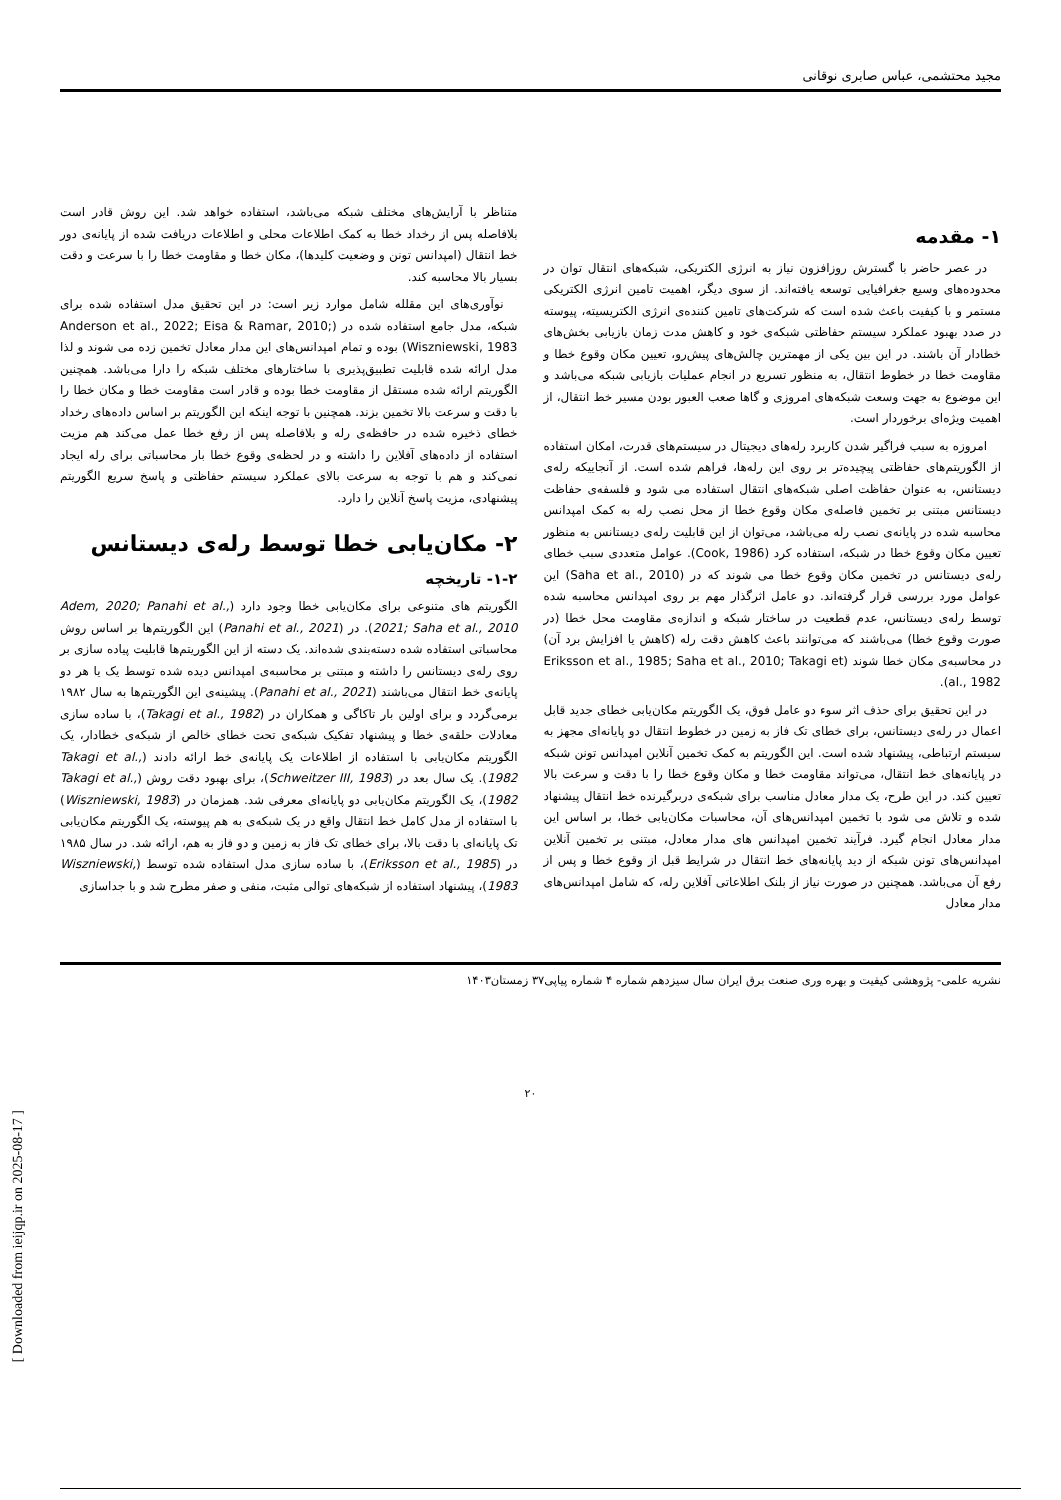مجید محتشمی، عباس صابری نوقانی
۱- مقدمه
در عصر حاضر با گسترش روزافزون نیاز به انرژی الکتریکی، شبکه‌های انتقال توان در محدوده‌های وسیع جغرافیایی توسعه یافته‌اند. از سوی دیگر، اهمیت تامین انرژی الکتریکی مستمر و با کیفیت باعث شده است که شرکت‌های تامین کننده‌ی انرژی الکتریسیته، پیوسته در صدد بهبود عملکرد سیستم حفاظتی شبکه‌ی خود و کاهش مدت زمان بازیابی بخش‌های خطادار آن باشند. در این بین یکی از مهمترین چالش‌های پیش‌رو، تعیین مکان وقوع خطا و مقاومت خطا در خطوط انتقال، به منظور تسریع در انجام عملیات بازیابی شبکه می‌باشد و این موضوع به جهت وسعت شبکه‌های امروزی و گاها صعب العبور بودن مسیر خط انتقال، از اهمیت ویژه‌ای برخوردار است.
امروزه به سبب فراگیر شدن کاربرد رله‌های دیجیتال در سیستم‌های قدرت، امکان استفاده از الگوریتم‌های حفاظتی پیچیده‌تر بر روی این رله‌ها، فراهم شده است. از آنجاییکه رله‌ی دیستانس، به عنوان حفاظت اصلی شبکه‌های انتقال استفاده می شود و فلسفه‌ی حفاظت دیستانس مبتنی بر تخمین فاصله‌ی مکان وقوع خطا از محل نصب رله به کمک امپدانس محاسبه شده در پایانه‌ی نصب رله می‌باشد، می‌توان از این قابلیت رله‌ی دیستانس به منظور تعیین مکان وقوع خطا در شبکه، استفاده کرد (Cook, 1986). عوامل متعددی سبب خطای رله‌ی دیستانس در تخمین مکان وقوع خطا می شوند که در (Saha et al., 2010) این عوامل مورد بررسی قرار گرفته‌اند. دو عامل اثرگذار مهم بر روی امپدانس محاسبه شده توسط رله‌ی دیستانس، عدم قطعیت در ساختار شبکه و اندازه‌ی مقاومت محل خطا (در صورت وقوع خطا) می‌باشند که می‌توانند باعث کاهش دقت رله (کاهش یا افزایش برد آن) در محاسبه‌ی مکان خطا شوند (Eriksson et al., 1985; Saha et al., 2010; Takagi et al., 1982).
در این تحقیق برای حذف اثر سوء دو عامل فوق، یک الگوریتم مکان‌یابی خطای جدید قابل اعمال در رله‌ی دیستانس، برای خطای تک فاز به زمین در خطوط انتقال دو پایانه‌ای مجهز به سیستم ارتباطی، پیشنهاد شده است. این الگوریتم به کمک تخمین آنلاین امپدانس تونن شبکه در پایانه‌های خط انتقال، می‌تواند مقاومت خطا و مکان وقوع خطا را با دقت و سرعت بالا تعیین کند. در این طرح، یک مدار معادل مناسب برای شبکه‌ی دربرگیرنده خط انتقال پیشنهاد شده و تلاش می شود با تخمین امپدانس‌های آن، محاسبات مکان‌یابی خطا، بر اساس این مدار معادل انجام گیرد. فرآیند تخمین امپدانس های مدار معادل، مبتنی بر تخمین آنلاین امپدانس‌های تونن شبکه از دید پایانه‌های خط انتقال در شرایط قبل از وقوع خطا و پس از رفع آن می‌باشد. همچنین در صورت نیاز از بلنک اطلاعاتی آفلاین رله، که شامل امپدانس‌های مدار معادل
متناظر با آرایش‌های مختلف شبکه می‌باشد، استفاده خواهد شد. این روش قادر است بلافاصله پس از رخداد خطا به کمک اطلاعات محلی و اطلاعات دریافت شده از پایانه‌ی دور خط انتقال (امپدانس تونن و وضعیت کلیدها)، مکان خطا و مقاومت خطا را با سرعت و دقت بسیار بالا محاسبه کند.
نوآوری‌های این مقلله شامل موارد زیر است: در این تحقیق مدل استفاده شده برای شبکه، مدل جامع استفاده شده در (Anderson et al., 2022; Eisa & Ramar, 2010; Wiszniewski, 1983) بوده و تمام امپدانس‌های این مدار معادل تخمین زده می شوند و لذا مدل ارائه شده قابلیت تطبیق‌پذیری با ساختارهای مختلف شبکه را دارا می‌باشد. همچنین الگوریتم ارائه شده مستقل از مقاومت خطا بوده و قادر است مقاومت خطا و مکان خطا را با دقت و سرعت بالا تخمین بزند. همچنین با توجه اینکه این الگوریتم بر اساس داده‌های رخداد خطای ذخیره شده در حافظه‌ی رله و بلافاصله پس از رفع خطا عمل می‌کند هم مزیت استفاده از داده‌های آفلاین را داشته و در لحظه‌ی وقوع خطا بار محاسباتی برای رله ایجاد نمی‌کند و هم با توجه به سرعت بالای عملکرد سیستم حفاظتی و پاسخ سریع الگوریتم پیشنهادی، مزیت پاسخ آنلاین را دارد.
۲- مکان‌یابی خطا توسط رله‌ی دیستانس
۱-۲- تاریخچه
الگوریتم های متنوعی برای مکان‌یابی خطا وجود دارد (Adem, 2020; Panahi et al., 2021; Saha et al., 2010). در (Panahi et al., 2021) این الگوریتم‌ها بر اساس روش محاسباتی استفاده شده دسته‌بندی شده‌اند. یک دسته از این الگوریتم‌ها قابلیت پیاده سازی بر روی رله‌ی دیستانس را داشته و مبتنی بر محاسبه‌ی امپدانس دیده شده توسط یک یا هر دو پایانه‌ی خط انتقال می‌باشند (Panahi et al., 2021). پیشینه‌ی این الگوریتم‌ها به سال ۱۹۸۲ برمی‌گردد و برای اولین بار تاکاگی و همکاران در (Takagi et al., 1982)، با ساده سازی معادلات حلقه‌ی خطا و پیشنهاد تفکیک شبکه‌ی تحت خطای خالص از شبکه‌ی خطادار، یک الگوریتم مکان‌یابی با استفاده از اطلاعات یک پایانه‌ی خط ارائه دادند (Takagi et al., 1982). یک سال بعد در (Schweitzer III, 1983)، برای بهبود دقت روش (Takagi et al., 1982)، یک الگوریتم مکان‌یابی دو پایانه‌ای معرفی شد. همزمان در (Wiszniewski, 1983) با استفاده از مدل کامل خط انتقال واقع در یک شبکه‌ی به هم پیوسته، یک الگوریتم مکان‌یابی تک پایانه‌ای با دقت بالا، برای خطای تک فاز به زمین و دو فاز به هم، ارائه شد. در سال ۱۹۸۵ در (Eriksson et al., 1985)، با ساده سازی مدل استفاده شده توسط (Wiszniewski, 1983)، پیشنهاد استفاده از شبکه‌های توالی مثبت، منفی و صفر مطرح شد و با جداسازی
نشریه علمی- پژوهشی کیفیت و بهره وری صنعت برق ایران سال سیزدهم شماره ۴ شماره پیاپی۳۷ زمستان۱۴۰۳
۲۰
[ Downloaded from ieijqp.ir on 2025-08-17 ]